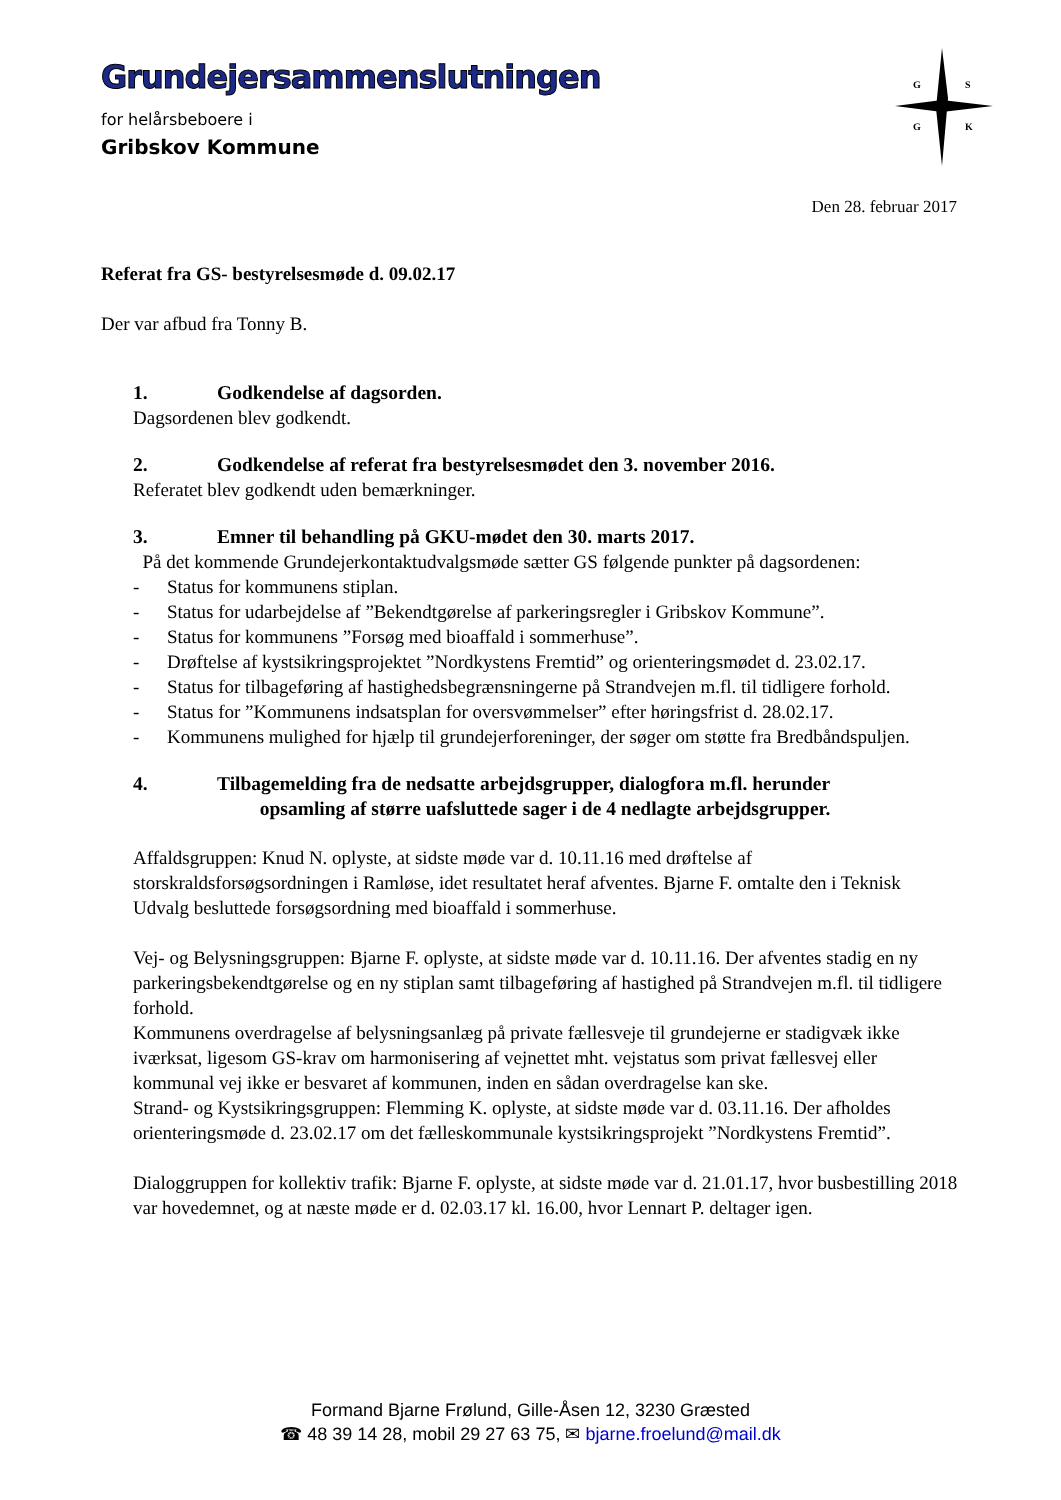Grundejersammenslutningen
for helårsbeboere i
Gribskov Kommune
G
S
G
K
Den 28. februar 2017
Referat fra GS- bestyrelsesmøde d. 09.02.17
Der var afbud fra Tonny B.
1. Godkendelse af dagsorden.
Dagsordenen blev godkendt.
2. Godkendelse af referat fra bestyrelsesmødet den 3. november 2016.
Referatet blev godkendt uden bemærkninger.
3. Emner til behandling på GKU-mødet den 30. marts 2017.
På det kommende Grundejerkontaktudvalgsmøde sætter GS følgende punkter på dagsordenen:
- Status for kommunens stiplan.
- Status for udarbejdelse af ”Bekendtgørelse af parkeringsregler i Gribskov Kommune”.
- Status for kommunens ”Forsøg med bioaffald i sommerhuse”.
- Drøftelse af kystsikringsprojektet ”Nordkystens Fremtid” og orienteringsmødet d. 23.02.17.
- Status for tilbageføring af hastighedsbegrænsningerne på Strandvejen m.fl. til tidligere forhold.
- Status for ”Kommunens indsatsplan for oversvømmelser” efter høringsfrist d. 28.02.17.
- Kommunens mulighed for hjælp til grundejerforeninger, der søger om støtte fra Bredbåndspuljen.
4. Tilbagemelding fra de nedsatte arbejdsgrupper, dialogfora m.fl. herunder
opsamling af større uafsluttede sager i de 4 nedlagte arbejdsgrupper.
Affaldsgruppen: Knud N. oplyste, at sidste møde var d. 10.11.16 med drøftelse af storskraldsforsøgsordningen i Ramløse, idet resultatet heraf afventes. Bjarne F. omtalte den i Teknisk Udvalg besluttede forsøgsordning med bioaffald i sommerhuse.
Vej- og Belysningsgruppen: Bjarne F. oplyste, at sidste møde var d. 10.11.16. Der afventes stadig en ny parkeringsbekendtgørelse og en ny stiplan samt tilbageføring af hastighed på Strandvejen m.fl. til tidligere forhold.
Kommunens overdragelse af belysningsanlæg på private fællesveje til grundejerne er stadigvæk ikke iværksat, ligesom GS-krav om harmonisering af vejnettet mht. vejstatus som privat fællesvej eller kommunal vej ikke er besvaret af kommunen, inden en sådan overdragelse kan ske.
Strand- og Kystsikringsgruppen: Flemming K. oplyste, at sidste møde var d. 03.11.16. Der afholdes orienteringsmøde d. 23.02.17 om det fælleskommunale kystsikringsprojekt ”Nordkystens Fremtid”.
Dialoggruppen for kollektiv trafik: Bjarne F. oplyste, at sidste møde var d. 21.01.17, hvor busbestilling 2018 var hovedemnet, og at næste møde er d. 02.03.17 kl. 16.00, hvor Lennart P. deltager igen.
Formand Bjarne Frølund, Gille-Åsen 12, 3230 Græsted
☎ 48 39 14 28, mobil 29 27 63 75, ✉ bjarne.froelund@mail.dk